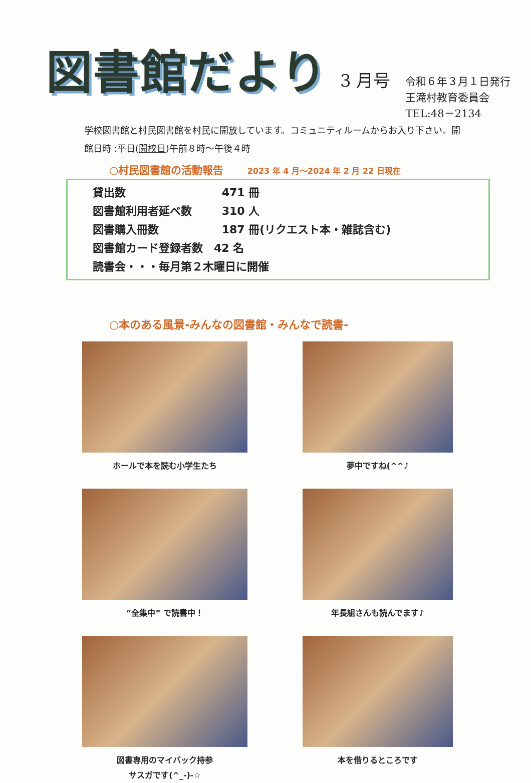図書館だより
3 月号
令和６年３月１日発行
王滝村教育委員会
TEL:48－2134
学校図書館と村民図書館を村民に開放しています。コミュニティルームからお入り下さい。開館日時 :平日(開校日)午前８時～午後４時
○村民図書館の活動報告 2023 年 4 月～2024 年 2 月 22 日現在
貸出数 471 冊
図書館利用者延べ数 310 人
図書購入冊数 187 冊(リクエスト本・雑誌含む)
図書館カード登録者数　42 名
読書会・・・毎月第２木曜日に開催
○本のある風景-みんなの図書館・みんなで読書-
ホールで本を読む小学生たち
夢中ですね(^^♪
“全集中” で読書中！
年長組さんも読んでます♪
図書専用のマイバック持参
サスガです(^_-)-☆
本を借りるところです